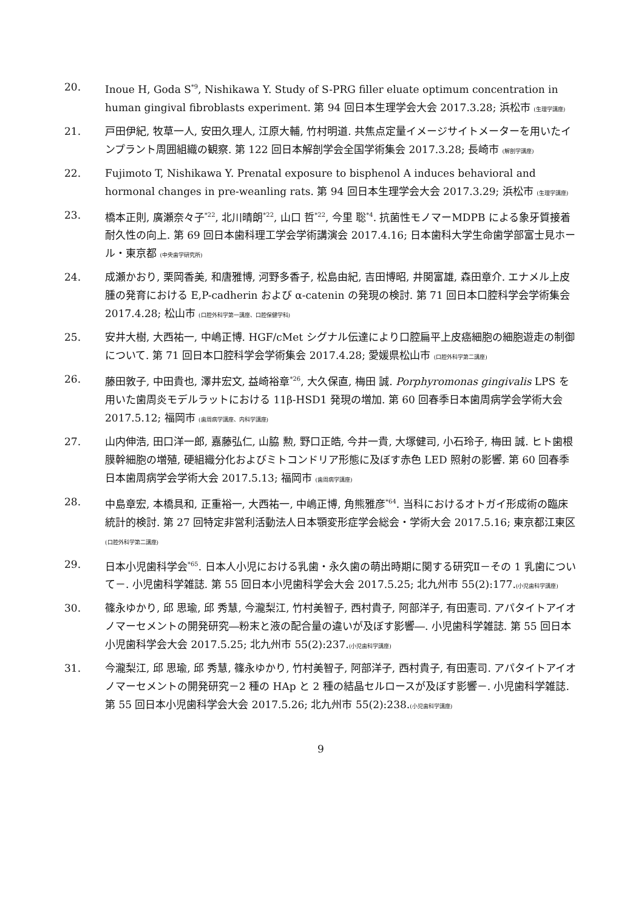20. Inoue H, Goda S<sup>*9</sup>, Nishikawa Y. Study of S-PRG filler eluate optimum concentration in human gingival fibroblasts experiment. 第 94 回日本生理学会大会 2017.3.28; 浜松市 (生理学講座)
21. 戸田伊紀, 牧草一人, 安田久理人, 江原大輔, 竹村明道. 共焦点定量イメージサイトメーターを用いたインプラント周囲組織の観察. 第 122 回日本解剖学会全国学術集会 2017.3.28; 長崎市 (解剖学講座)
22. Fujimoto T, Nishikawa Y. Prenatal exposure to bisphenol A induces behavioral and hormonal changes in pre-weanling rats. 第 94 回日本生理学会大会 2017.3.29; 浜松市 (生理学講座)
23. 橋本正則, 廣瀬奈々子<sup>*22</sup>, 北川晴朗<sup>*22</sup>, 山口 哲<sup>*22</sup>, 今里 聡<sup>*4</sup>. 抗菌性モノマーMDPB による象牙質接着耐久性の向上. 第 69 回日本歯科理工学会学術講演会 2017.4.16; 日本歯科大学生命歯学部富士見ホール・東京都 (中央歯学研究所)
24. 成瀬かおり, 栗岡香美, 和唐雅博, 河野多香子, 松島由紀, 吉田博昭, 井関富雄, 森田章介. エナメル上皮腫の発育における E,P-cadherin および α-catenin の発現の検討. 第 71 回日本口腔科学会学術集会 2017.4.28; 松山市 (口腔外科学第一講座、口腔保健学科)
25. 安井大樹, 大西祐一, 中嶋正博. HGF/cMet シグナル伝達により口腔扁平上皮癌細胞の細胞遊走の制御について. 第 71 回日本口腔科学会学術集会 2017.4.28; 愛媛県松山市 (口腔外科学第二講座)
26. 藤田敦子, 中田貴也, 澤井宏文, 益崎裕章<sup>*26</sup>, 大久保直, 梅田 誠. Porphyromonas gingivalis LPS を用いた歯周炎モデルラットにおける 11β-HSD1 発現の増加. 第 60 回春季日本歯周病学会学術大会 2017.5.12; 福岡市 (歯周病学講座、内科学講座)
27. 山内伸浩, 田口洋一郎, 嘉藤弘仁, 山脇 勲, 野口正皓, 今井一貴, 大塚健司, 小石玲子, 梅田 誠. ヒト歯根膜幹細胞の増殖, 硬組織分化およびミトコンドリア形態に及ぼす赤色 LED 照射の影響. 第 60 回春季日本歯周病学会学術大会 2017.5.13; 福岡市 (歯周病学講座)
28. 中島章宏, 本橋具和, 正重裕一, 大西祐一, 中嶋正博, 角熊雅彦<sup>*64</sup>. 当科におけるオトガイ形成術の臨床統計的検討. 第 27 回特定非営利活動法人日本顎変形症学会総会・学術大会 2017.5.16; 東京都江東区 (口腔外科学第二講座)
29. 日本小児歯科学会<sup>*65</sup>. 日本人小児における乳歯・永久歯の萌出時期に関する研究Ⅱ－その 1 乳歯について－. 小児歯科学雑誌. 第 55 回日本小児歯科学会大会 2017.5.25; 北九州市 55(2):177.(小児歯科学講座)
30. 篠永ゆかり, 邱 思瑜, 邱 秀慧, 今瀧梨江, 竹村美智子, 西村貴子, 阿部洋子, 有田憲司. アパタイトアイオノマーセメントの開発研究―粉末と液の配合量の違いが及ぼす影響―. 小児歯科学雑誌. 第 55 回日本小児歯科学会大会 2017.5.25; 北九州市 55(2):237.(小児歯科学講座)
31. 今瀧梨江, 邱 思瑜, 邱 秀慧, 篠永ゆかり, 竹村美智子, 阿部洋子, 西村貴子, 有田憲司. アパタイトアイオノマーセメントの開発研究－2 種の HAp と 2 種の結晶セルロースが及ぼす影響－. 小児歯科学雑誌. 第 55 回日本小児歯科学会大会 2017.5.26; 北九州市 55(2):238.(小児歯科学講座)
9